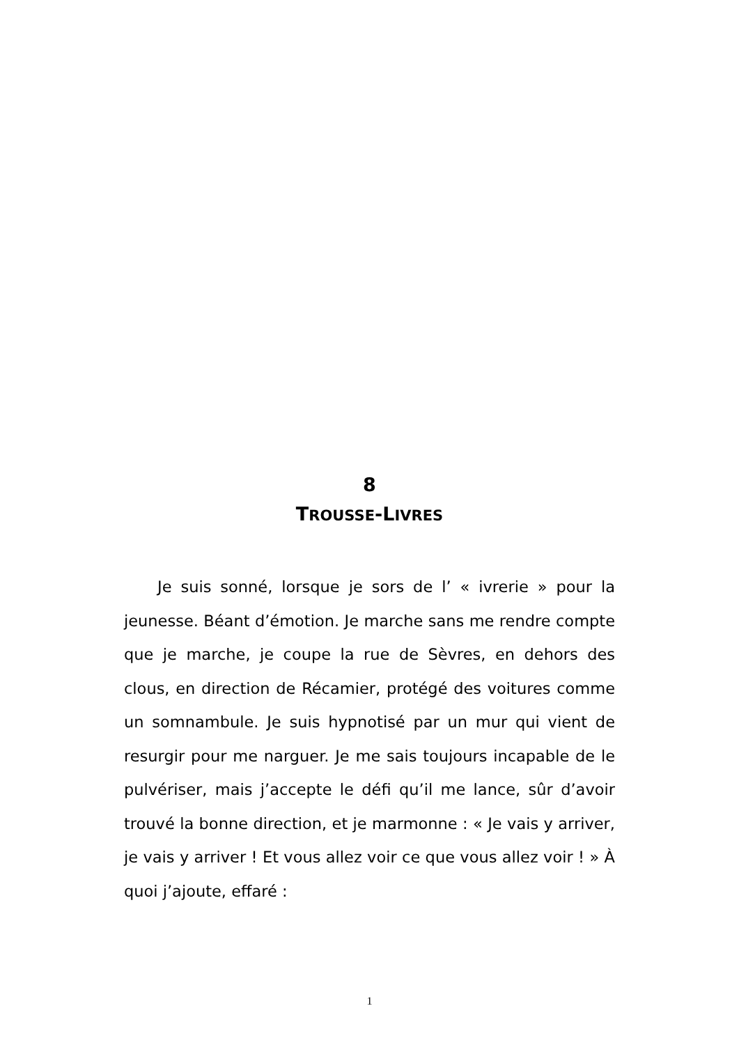8
TROUSSE-LIVRES
Je suis sonné, lorsque je sors de l’ « ivrerie » pour la jeunesse. Béant d’émotion. Je marche sans me rendre compte que je marche, je coupe la rue de Sèvres, en dehors des clous, en direction de Récamier, protégé des voitures comme un somnambule. Je suis hypnotisé par un mur qui vient de resurgir pour me narguer. Je me sais toujours incapable de le pulvériser, mais j’accepte le défi qu’il me lance, sûr d’avoir trouvé la bonne direction, et je marmonne : « Je vais y arriver, je vais y arriver ! Et vous allez voir ce que vous allez voir ! » À quoi j’ajoute, effaré :
1